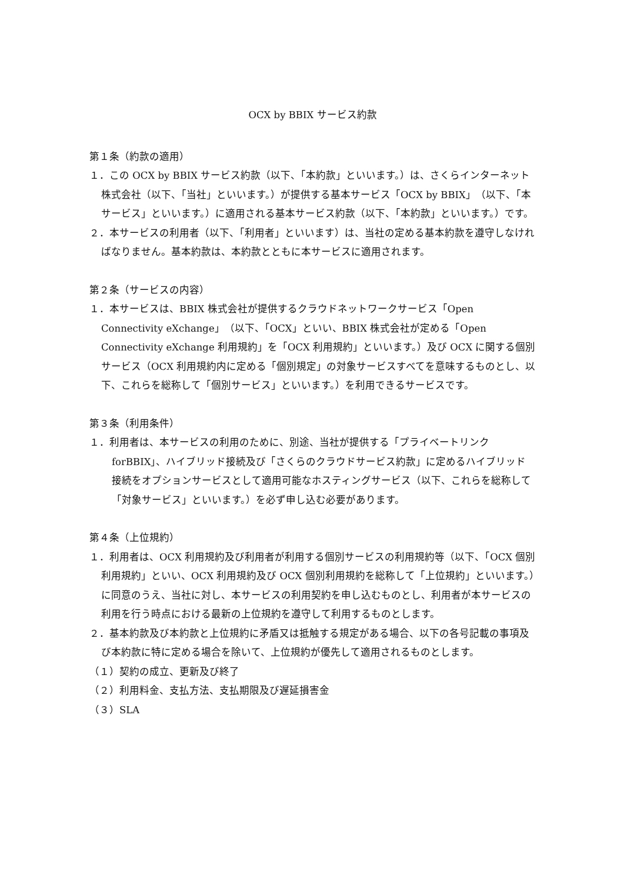OCX by BBIX サービス約款
第１条（約款の適用）
１．この OCX by BBIX サービス約款（以下、「本約款」といいます。）は、さくらインターネット株式会社（以下、「当社」といいます。）が提供する基本サービス「OCX by BBIX」（以下、「本サービス」といいます。）に適用される基本サービス約款（以下、「本約款」といいます。）です。
２．本サービスの利用者（以下、「利用者」といいます）は、当社の定める基本約款を遵守しなければなりません。基本約款は、本約款とともに本サービスに適用されます。
第２条（サービスの内容）
１．本サービスは、BBIX 株式会社が提供するクラウドネットワークサービス「Open Connectivity eXchange」（以下、「OCX」といい、BBIX 株式会社が定める「Open Connectivity eXchange 利用規約」を「OCX 利用規約」といいます。）及び OCX に関する個別サービス（OCX 利用規約内に定める「個別規定」の対象サービスすべてを意味するものとし、以下、これらを総称して「個別サービス」といいます。）を利用できるサービスです。
第３条（利用条件）
１．利用者は、本サービスの利用のために、別途、当社が提供する「プライベートリンク forBBIX」、ハイブリッド接続及び「さくらのクラウドサービス約款」に定めるハイブリッド接続をオプションサービスとして適用可能なホスティングサービス（以下、これらを総称して「対象サービス」といいます。）を必ず申し込む必要があります。
第４条（上位規約）
１．利用者は、OCX 利用規約及び利用者が利用する個別サービスの利用規約等（以下、「OCX 個別利用規約」といい、OCX 利用規約及び OCX 個別利用規約を総称して「上位規約」といいます。）に同意のうえ、当社に対し、本サービスの利用契約を申し込むものとし、利用者が本サービスの利用を行う時点における最新の上位規約を遵守して利用するものとします。
２．基本約款及び本約款と上位規約に矛盾又は抵触する規定がある場合、以下の各号記載の事項及び本約款に特に定める場合を除いて、上位規約が優先して適用されるものとします。
（１）契約の成立、更新及び終了
（２）利用料金、支払方法、支払期限及び遅延損害金
（３）SLA